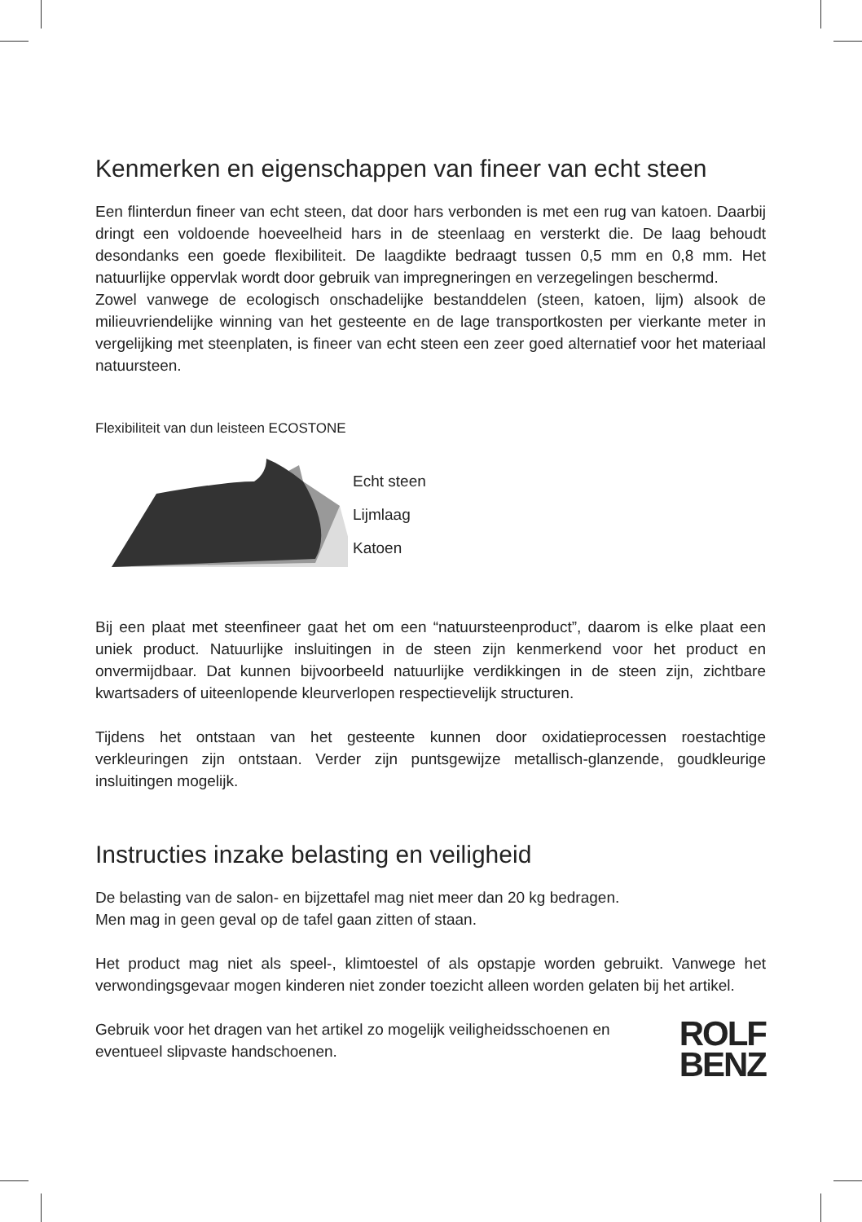Kenmerken en eigenschappen van fineer van echt steen
Een flinterdun fineer van echt steen, dat door hars verbonden is met een rug van katoen. Daarbij dringt een voldoende hoeveelheid hars in de steenlaag en versterkt die. De laag behoudt desondanks een goede flexibiliteit. De laagdikte bedraagt tussen 0,5 mm en 0,8 mm. Het natuurlijke oppervlak wordt door gebruik van impregneringen en verzegelingen beschermd.
Zowel vanwege de ecologisch onschadelijke bestanddelen (steen, katoen, lijm) alsook de milieuvriendelijke winning van het gesteente en de lage transportkosten per vierkante meter in vergelijking met steenplaten, is fineer van echt steen een zeer goed alternatief voor het materiaal natuursteen.
Flexibiliteit van dun leisteen ECOSTONE
Echt steen
Lijmlaag
Katoen
Bij een plaat met steenfineer gaat het om een “natuursteenproduct”, daarom is elke plaat een uniek product. Natuurlijke insluitingen in de steen zijn kenmerkend voor het product en onvermijdbaar. Dat kunnen bijvoorbeeld natuurlijke verdikkingen in de steen zijn, zichtbare kwartsaders of uiteenlopende kleurverlopen respectievelijk structuren.
Tijdens het ontstaan van het gesteente kunnen door oxidatieprocessen roestachtige verkleuringen zijn ontstaan. Verder zijn puntsgewijze metallisch-glanzende, goudkleurige insluitingen mogelijk.
Instructies inzake belasting en veiligheid
De belasting van de salon- en bijzettafel mag niet meer dan 20 kg bedragen.
Men mag in geen geval op de tafel gaan zitten of staan.
Het product mag niet als speel-, klimtoestel of als opstapje worden gebruikt. Vanwege het verwondingsgevaar mogen kinderen niet zonder toezicht alleen worden gelaten bij het artikel.
Gebruik voor het dragen van het artikel zo mogelijk veiligheidsschoenen en eventueel slipvaste handschoenen.
ROLF
BENZ